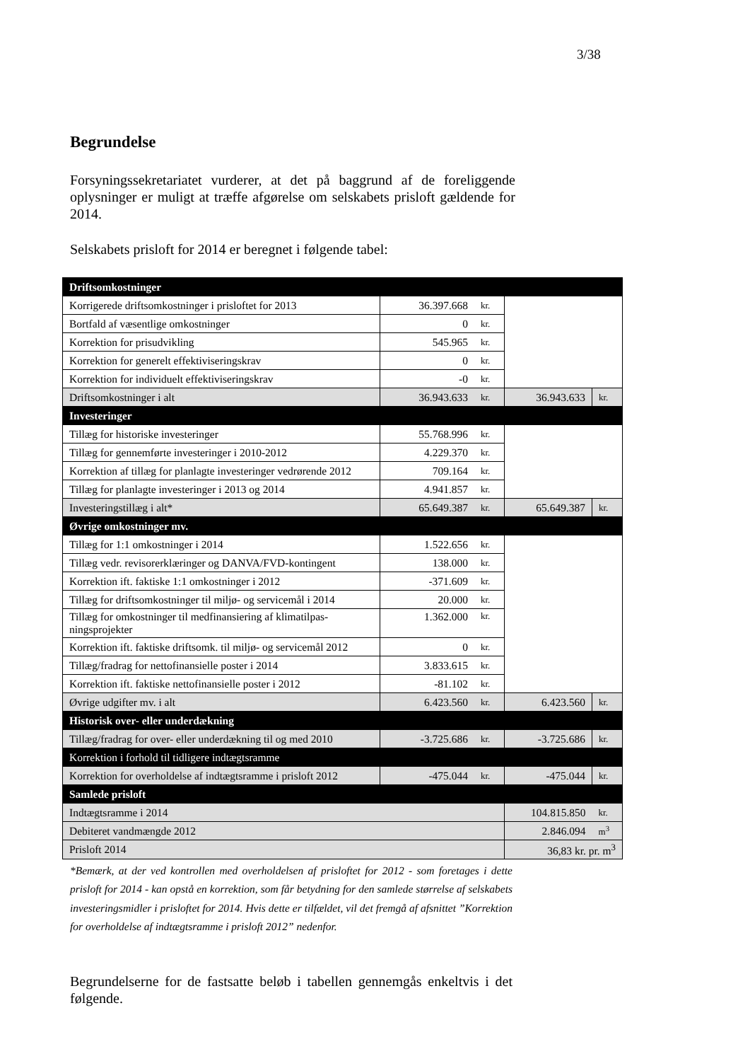3/38
Begrundelse
Forsyningssekretariatet vurderer, at det på baggrund af de foreliggende oplysninger er muligt at træffe afgørelse om selskabets prisloft gældende for 2014.
Selskabets prisloft for 2014 er beregnet i følgende tabel:
| Driftsomkostninger | | | | |
| Korrigerede driftsomkostninger i prisloftet for 2013 | 36.397.668 | kr. | | |
| Bortfald af væsentlige omkostninger | 0 | kr. | | |
| Korrektion for prisudvikling | 545.965 | kr. | | |
| Korrektion for generelt effektiviseringskrav | 0 | kr. | | |
| Korrektion for individuelt effektiviseringskrav | -0 | kr. | | |
| Driftsomkostninger i alt | 36.943.633 | kr. | 36.943.633 | kr. |
| Investeringer | | | | |
| Tillæg for historiske investeringer | 55.768.996 | kr. | | |
| Tillæg for gennemførte investeringer i 2010-2012 | 4.229.370 | kr. | | |
| Korrektion af tillæg for planlagte investeringer vedrørende 2012 | 709.164 | kr. | | |
| Tillæg for planlagte investeringer i 2013 og 2014 | 4.941.857 | kr. | | |
| Investeringstillæg i alt* | 65.649.387 | kr. | 65.649.387 | kr. |
| Øvrige omkostninger mv. | | | | |
| Tillæg for 1:1 omkostninger i 2014 | 1.522.656 | kr. | | |
| Tillæg vedr. revisorerklæringer og DANVA/FVD-kontingent | 138.000 | kr. | | |
| Korrektion ift. faktiske 1:1 omkostninger i 2012 | -371.609 | kr. | | |
| Tillæg for driftsomkostninger til miljø- og servicemål i 2014 | 20.000 | kr. | | |
| Tillæg for omkostninger til medfinansiering af klimatilpas- ningsprojekter | 1.362.000 | kr. | | |
| Korrektion ift. faktiske driftsomk. til miljø- og servicemål 2012 | 0 | kr. | | |
| Tillæg/fradrag for nettofinansielle poster i 2014 | 3.833.615 | kr. | | |
| Korrektion ift. faktiske nettofinansielle poster i 2012 | -81.102 | kr. | | |
| Øvrige udgifter mv. i alt | 6.423.560 | kr. | 6.423.560 | kr. |
| Historisk over- eller underdækning | | | | |
| Tillæg/fradrag for over- eller underdækning til og med 2010 | -3.725.686 | kr. | -3.725.686 | kr. |
| Korrektion i forhold til tidligere indtægtsramme | | | | |
| Korrektion for overholdelse af indtægtsramme i prisloft 2012 | -475.044 | kr. | -475.044 | kr. |
| Samlede prisloft | | | | |
| Indtægtsramme i 2014 | | | 104.815.850 | kr. |
| Debiteret vandmængde 2012 | | | 2.846.094 | m<sup>3</sup> |
| Prisloft 2014 | | | 36,83 kr. pr. m<sup>3</sup> | |
*Bemærk, at der ved kontrollen med overholdelsen af prisloftet for 2012 - som foretages i dette prisloft for 2014 - kan opstå en korrektion, som får betydning for den samlede størrelse af selskabets investeringsmidler i prisloftet for 2014. Hvis dette er tilfældet, vil det fremgå af afsnittet ”Korrektion for overholdelse af indtægtsramme i prisloft 2012” nedenfor.
Begrundelserne for de fastsatte beløb i tabellen gennemgås enkeltvis i det følgende.